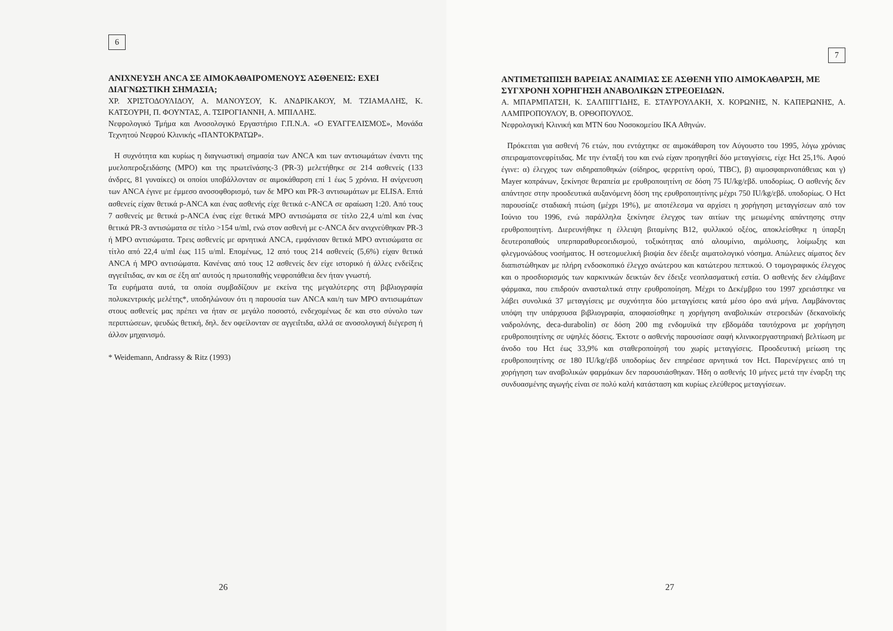6
ΑΝΙΧΝΕΥΣΗ ANCA ΣΕ ΑΙΜΟΚΑΘΑΙΡΟΜΕΝΟΥΣ ΑΣΘΕΝΕΙΣ: ΕΧΕΙ ΔΙΑΓΝΩΣΤΙΚΗ ΣΗΜΑΣΙΑ;
ΧΡ. ΧΡΙΣΤΟΔΟΥΛΙΔΟΥ, Α. ΜΑΝΟΥΣΟΥ, Κ. ΑΝΔΡΙΚΑΚΟΥ, Μ. ΤΖΙΑΜΑΛΗΣ, Κ. ΚΑΤΣΟΥΡΗ, Π. ΦΟΥΝΤΑΣ, Α. ΤΣΙΡΟΓΙΑΝΝΗ, Α. ΜΠΙΛΛΗΣ.
Νεφρολογικό Τμήμα και Ανοσολογικό Εργαστήριο Γ.Π.Ν.Α. «Ο ΕΥΑΓΓΕΛΙΣΜΟΣ», Μονάδα Τεχνητού Νεφρού Κλινικής «ΠΑΝΤΟΚΡΑΤΩΡ».
Η συχνότητα και κυρίως η διαγνωστική σημασία των ANCA και των αντισωμάτων έναντι της μυελοπεροξειδάσης (MPO) και της πρωτεϊνάσης-3 (PR-3) μελετήθηκε σε 214 ασθενείς (133 άνδρες, 81 γυναίκες) οι οποίοι υποβάλλονταν σε αιμοκάθαρση επί 1 έως 5 χρόνια. Η ανίχνευση των ANCA έγινε με έμμεσο ανοσοφθορισμό, των δε MPO και PR-3 αντισωμάτων με ELISA. Επτά ασθενείς είχαν θετικά p-ANCA και ένας ασθενής είχε θετικά c-ANCA σε αραίωση 1:20. Από τους 7 ασθενείς με θετικά p-ANCA ένας είχε θετικά MPO αντισώματα σε τίτλο 22,4 u/ml και ένας θετικά PR-3 αντισώματα σε τίτλο >154 u/ml, ενώ στον ασθενή με c-ANCA δεν ανιχνεύθηκαν PR-3 ή MPO αντισώματα. Τρεις ασθενείς με αρνητικά ANCA, εμφάνισαν θετικά MPO αντισώματα σε τίτλο από 22,4 u/ml έως 115 u/ml. Επομένως, 12 από τους 214 ασθενείς (5,6%) είχαν θετικά ANCA ή MPO αντισώματα. Κανένας από τους 12 ασθενείς δεν είχε ιστορικό ή άλλες ενδείξεις αγγειΐτιδας, αν και σε έξη απ' αυτούς η πρωτοπαθής νεφροπάθεια δεν ήταν γνωστή.
Τα ευρήματα αυτά, τα οποία συμβαδίζουν με εκείνα της μεγαλύτερης στη βιβλιογραφία πολυκεντρικής μελέτης*, υποδηλώνουν ότι η παρουσία των ANCA και/η των MPO αντισωμάτων στους ασθενείς μας πρέπει να ήταν σε μεγάλο ποσοστό, ενδεχομένως δε και στο σύνολο των περιπτώσεων, ψευδώς θετική, δηλ. δεν οφείλονταν σε αγγειΐτιδα, αλλά σε ανοσολογική διέγερση ή άλλον μηχανισμό.
* Weidemann, Andrassy & Ritz (1993)
26
7
ΑΝΤΙΜΕΤΩΠΙΣΗ ΒΑΡΕΙΑΣ ΑΝΑΙΜΙΑΣ ΣΕ ΑΣΘΕΝΗ ΥΠΟ ΑΙΜΟΚΑΘΑΡΣΗ, ΜΕ ΣΥΓΧΡΟΝΗ ΧΟΡΗΓΗΣΗ ΑΝΑΒΟΛΙΚΩΝ ΣΤΡΕΟΕΙΔΩΝ.
Α. ΜΠΑΡΜΠΑΤΣΗ, Κ. ΣΑΛΠΙΓΓΙΔΗΣ, Ε. ΣΤΑΥΡΟΥΛΑΚΗ, Χ. ΚΟΡΩΝΗΣ, Ν. ΚΑΠΕΡΩΝΗΣ, Α. ΛΑΜΠΡΟΠΟΥΛΟΥ, Β. ΟΡΘΟΠΟΥΛΟΣ.
Νεφρολογική Κλινική και ΜΤΝ 6ου Νοσοκομείου ΙΚΑ Αθηνών.
Πρόκειται για ασθενή 76 ετών, που εντάχτηκε σε αιμοκάθαρση τον Αύγουστο του 1995, λόγω χρόνιας σπειραματονεφρίτιδας. Με την ένταξή του και ενώ είχαν προηγηθεί δύο μεταγγίσεις, είχε Hct 25,1%. Αφού έγινε: α) έλεγχος των σιδηραποθηκών (σίδηρος, φερριτίνη ορού, TIBC), β) αιμοσφαιρινοπάθειας και γ) Mayer κοπράνων, ξεκίνησε θεραπεία με ερυθροποιητίνη σε δόση 75 IU/kg/εβδ. υποδορίως. Ο ασθενής δεν απάντησε στην προοδευτικά αυξανόμενη δόση της ερυθροποιητίνης μέχρι 750 IU/kg/εβδ. υποδορίως. Ο Hct παρουσίαζε σταδιακή πτώση (μέχρι 19%), με αποτέλεσμα να αρχίσει η χορήγηση μεταγγίσεων από τον Ιούνιο του 1996, ενώ παράλληλα ξεκίνησε έλεγχος των αιτίων της μειωμένης απάντησης στην ερυθροποιητίνη. Διερευνήθηκε η έλλειψη βιταμίνης B12, φυλλικού οξέος, αποκλείσθηκε η ύπαρξη δευτεροπαθούς υπερπαραθυρεοειδισμού, τοξικότητας από αλουμίνιο, αιμόλυσης, λοίμωξης και φλεγμονώδους νοσήματος. Η οστεομυελική βιοψία δεν έδειξε αιματολογικό νόσημα. Απώλειες αίματος δεν διαπιστώθηκαν με πλήρη ενδοσκοπικό έλεγχο ανώτερου και κατώτερου πεπτικού. Ο τομογραφικός έλεγχος και ο προσδιορισμός των καρκινικών δεικτών δεν έδειξε νεοπλασματική εστία. Ο ασθενής δεν ελάμβανε φάρμακα, που επιδρούν ανασταλτικά στην ερυθροποίηση. Μέχρι το Δεκέμβριο του 1997 χρειάστηκε να λάβει συνολικά 37 μεταγγίσεις με συχνότητα δύο μεταγγίσεις κατά μέσο όρο ανά μήνα. Λαμβάνοντας υπόψη την υπάρχουσα βιβλιογραφία, αποφασίσθηκε η χορήγηση αναβολικών στεροειδών (δεκανοϊκής ναδρολόνης, deca-durabolin) σε δόση 200 mg ενδομυϊκά την εβδομάδα ταυτόχρονα με χορήγηση ερυθροποιητίνης σε υψηλές δόσεις. Έκτοτε ο ασθενής παρουσίασε σαφή κλινικοεργαστηριακή βελτίωση με άνοδο του Hct έως 33,9% και σταθεροποίησή του χωρίς μεταγγίσεις. Προοδευτική μείωση της ερυθροποιητίνης σε 180 IU/kg/εβδ υποδορίως δεν επηρέασε αρνητικά τον Hct. Παρενέργειες από τη χορήγηση των αναβολικών φαρμάκων δεν παρουσιάσθηκαν. Ήδη ο ασθενής 10 μήνες μετά την έναρξη της συνδυασμένης αγωγής είναι σε πολύ καλή κατάσταση και κυρίως ελεύθερος μεταγγίσεων.
27